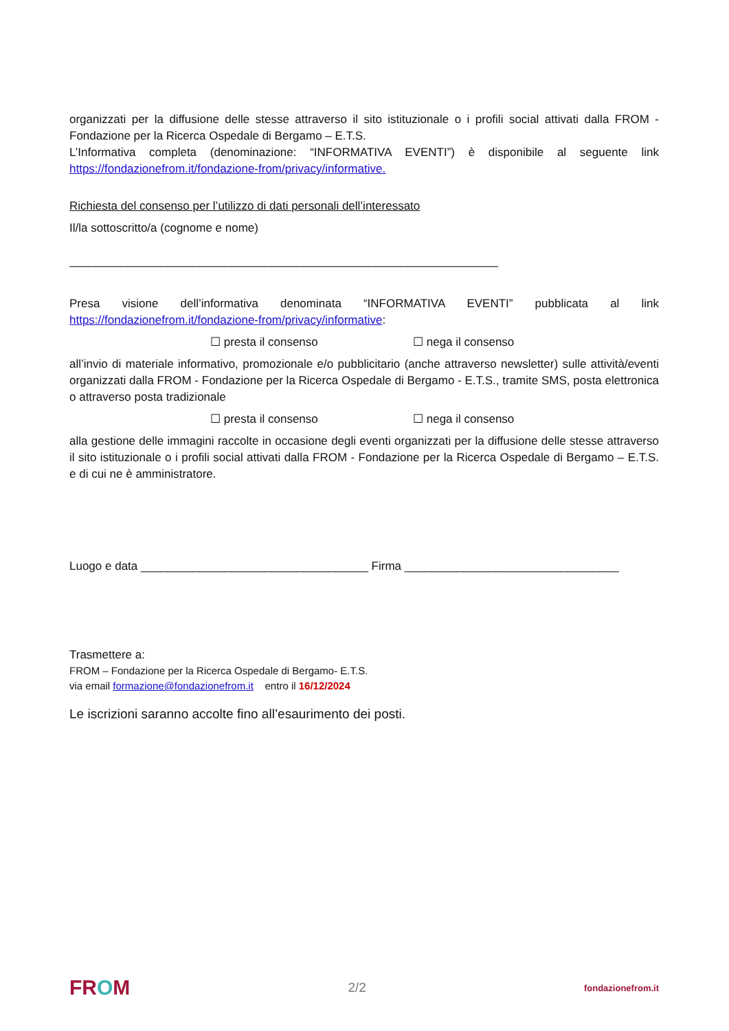organizzati per la diffusione delle stesse attraverso il sito istituzionale o i profili social attivati dalla FROM - Fondazione per la Ricerca Ospedale di Bergamo – E.T.S.
L’Informativa completa (denominazione: “INFORMATIVA EVENTI”) è disponibile al seguente link https://fondazionefrom.it/fondazione-from/privacy/informative.
Richiesta del consenso per l’utilizzo di dati personali dell’interessato
Il/la sottoscritto/a (cognome e nome)
__________________________________________________________________
Presa visione dell’informativa denominata “INFORMATIVA EVENTI” pubblicata al link https://fondazionefrom.it/fondazione-from/privacy/informative:
☐ presta il consenso ☐ nega il consenso
all’invio di materiale informativo, promozionale e/o pubblicitario (anche attraverso newsletter) sulle attività/eventi organizzati dalla FROM - Fondazione per la Ricerca Ospedale di Bergamo - E.T.S., tramite SMS, posta elettronica o attraverso posta tradizionale
☐ presta il consenso ☐ nega il consenso
alla gestione delle immagini raccolte in occasione degli eventi organizzati per la diffusione delle stesse attraverso il sito istituzionale o i profili social attivati dalla FROM - Fondazione per la Ricerca Ospedale di Bergamo – E.T.S. e di cui ne è amministratore.
Luogo e data ___________________________________ Firma _________________________________
Trasmettere a:
FROM – Fondazione per la Ricerca Ospedale di Bergamo- E.T.S.
via email formazione@fondazionefrom.it entro il 16/12/2024
Le iscrizioni saranno accolte fino all’esaurimento dei posti.
FROM 2/2 fondazionefrom.it